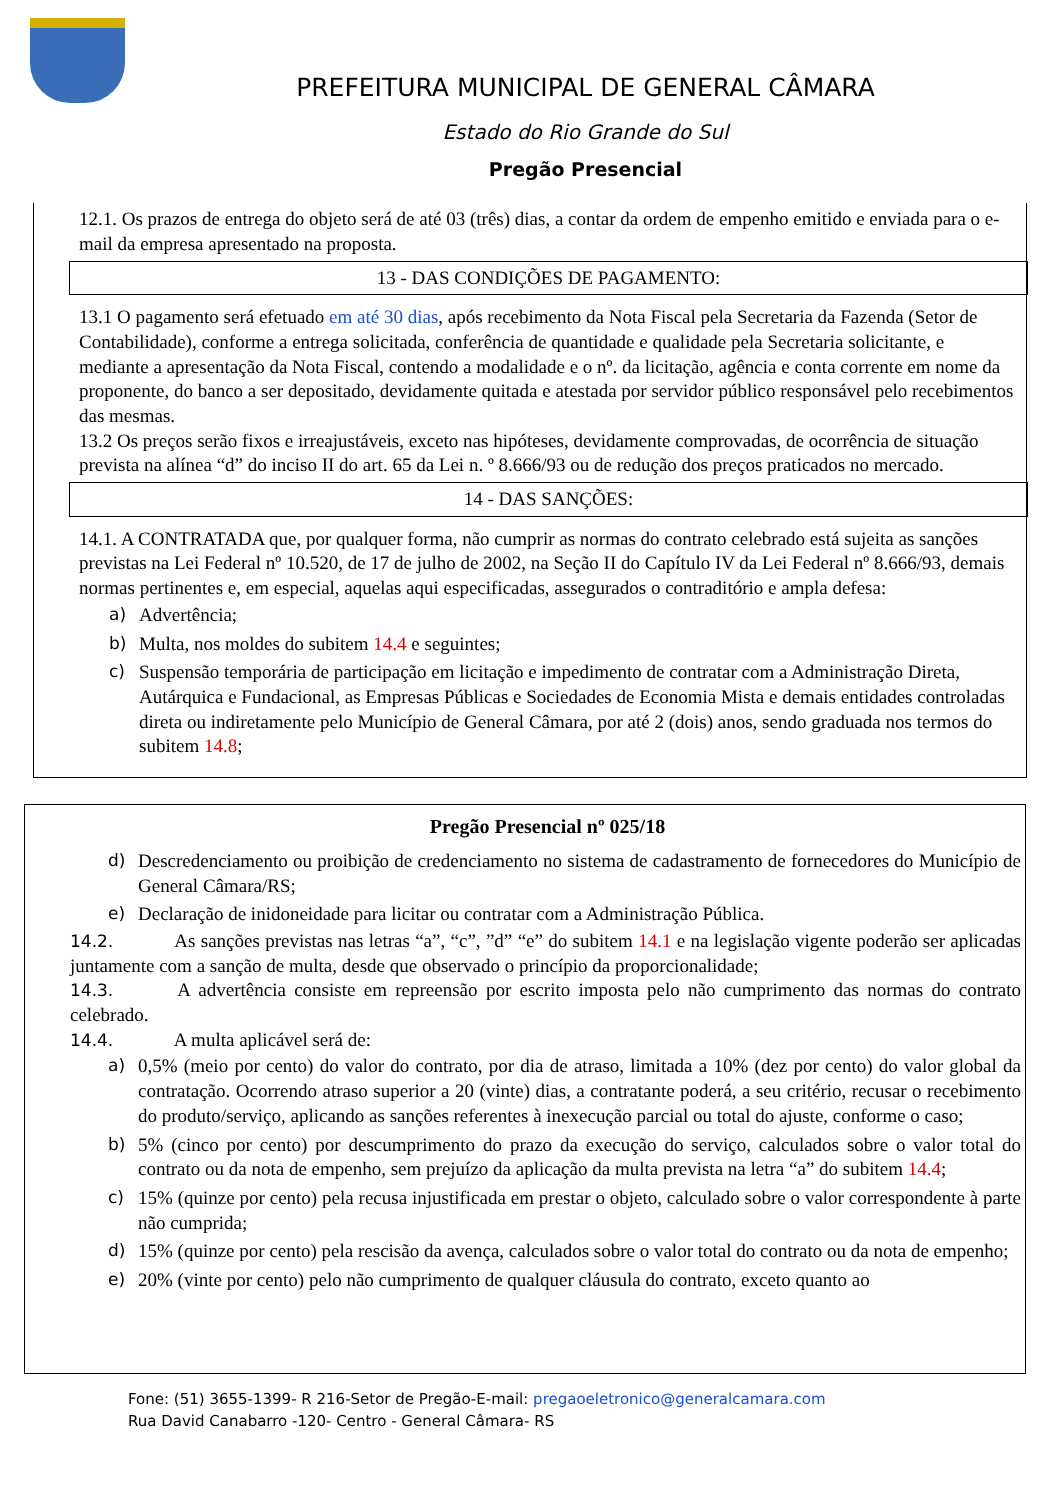PREFEITURA MUNICIPAL DE GENERAL CÂMARA
Estado do Rio Grande do Sul
Pregão Presencial
12.1. Os prazos de entrega do objeto será de até 03 (três) dias, a contar da ordem de empenho emitido e enviada para o e-mail da empresa apresentado na proposta.
13 - DAS CONDIÇÕES DE PAGAMENTO:
13.1 O pagamento será efetuado em até 30 dias, após recebimento da Nota Fiscal pela Secretaria da Fazenda (Setor de Contabilidade), conforme a entrega solicitada, conferência de quantidade e qualidade pela Secretaria solicitante, e mediante a apresentação da Nota Fiscal, contendo a modalidade e o nº. da licitação, agência e conta corrente em nome da proponente, do banco a ser depositado, devidamente quitada e atestada por servidor público responsável pelo recebimentos das mesmas.
13.2 Os preços serão fixos e irreajustáveis, exceto nas hipóteses, devidamente comprovadas, de ocorrência de situação prevista na alínea “d” do inciso II do art. 65 da Lei n. º 8.666/93 ou de redução dos preços praticados no mercado.
14 - DAS SANÇÕES:
14.1. A CONTRATADA que, por qualquer forma, não cumprir as normas do contrato celebrado está sujeita as sanções previstas na Lei Federal nº 10.520, de 17 de julho de 2002, na Seção II do Capítulo IV da Lei Federal nº 8.666/93, demais normas pertinentes e, em especial, aquelas aqui especificadas, assegurados o contraditório e ampla defesa:
a) Advertência;
b) Multa, nos moldes do subitem 14.4 e seguintes;
c) Suspensão temporária de participação em licitação e impedimento de contratar com a Administração Direta, Autárquica e Fundacional, as Empresas Públicas e Sociedades de Economia Mista e demais entidades controladas direta ou indiretamente pelo Município de General Câmara, por até 2 (dois) anos, sendo graduada nos termos do subitem 14.8;
Pregão Presencial nº 025/18
d) Descredenciamento ou proibição de credenciamento no sistema de cadastramento de fornecedores do Município de General Câmara/RS;
e) Declaração de inidoneidade para licitar ou contratar com a Administração Pública.
14.2. As sanções previstas nas letras “a”, “c”, ”d” “e” do subitem 14.1 e na legislação vigente poderão ser aplicadas juntamente com a sanção de multa, desde que observado o princípio da proporcionalidade;
14.3. A advertência consiste em repreensão por escrito imposta pelo não cumprimento das normas do contrato celebrado.
14.4. A multa aplicável será de:
a) 0,5% (meio por cento) do valor do contrato, por dia de atraso, limitada a 10% (dez por cento) do valor global da contratação. Ocorrendo atraso superior a 20 (vinte) dias, a contratante poderá, a seu critério, recusar o recebimento do produto/serviço, aplicando as sanções referentes à inexecução parcial ou total do ajuste, conforme o caso;
b) 5% (cinco por cento) por descumprimento do prazo da execução do serviço, calculados sobre o valor total do contrato ou da nota de empenho, sem prejuízo da aplicação da multa prevista na letra “a” do subitem 14.4;
c) 15% (quinze por cento) pela recusa injustificada em prestar o objeto, calculado sobre o valor correspondente à parte não cumprida;
d) 15% (quinze por cento) pela rescisão da avença, calculados sobre o valor total do contrato ou da nota de empenho;
e) 20% (vinte por cento) pelo não cumprimento de qualquer cláusula do contrato, exceto quanto ao
Fone: (51) 3655-1399- R 216-Setor de Pregão-E-mail: pregaoeletronico@generalcamara.com
Rua David Canabarro -120- Centro - General Câmara- RS